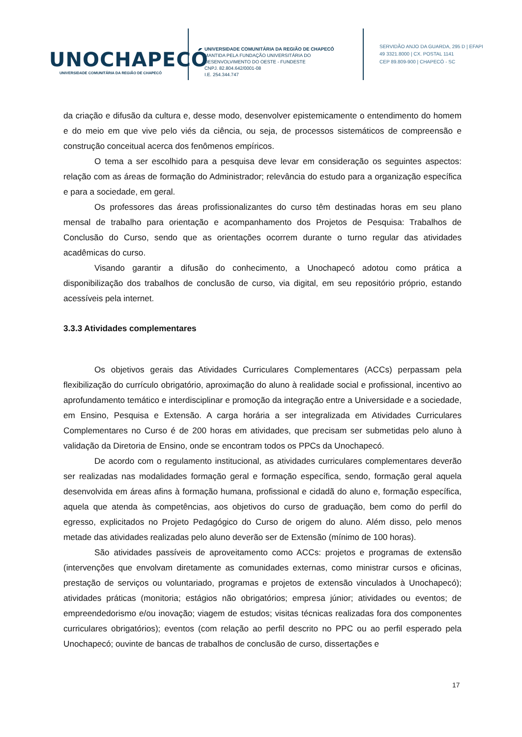UNOCHAPECÓ
UNIVERSIDADE COMUNITÁRIA DA REGIÃO DE CHAPECÓ
UNIVERSIDADE COMUNITÁRIA DA REGIÃO DE CHAPECÓ
MANTIDA PELA FUNDAÇÃO UNIVERSITÁRIA DO
DESENVOLVIMENTO DO OESTE - FUNDESTE
CNPJ. 82.804.642/0001-08
I.E. 254.344.747
SERVIDÃO ANJO DA GUARDA, 295 D | EFAPI
49 3321.8000 | CX. POSTAL 1141
CEP 89.809-900 | CHAPECÓ - SC
da criação e difusão da cultura e, desse modo, desenvolver epistemicamente o entendimento do homem e do meio em que vive pelo viés da ciência, ou seja, de processos sistemáticos de compreensão e construção conceitual acerca dos fenômenos empíricos.
O tema a ser escolhido para a pesquisa deve levar em consideração os seguintes aspectos: relação com as áreas de formação do Administrador; relevância do estudo para a organização específica e para a sociedade, em geral.
Os professores das áreas profissionalizantes do curso têm destinadas horas em seu plano mensal de trabalho para orientação e acompanhamento dos Projetos de Pesquisa: Trabalhos de Conclusão do Curso, sendo que as orientações ocorrem durante o turno regular das atividades acadêmicas do curso.
Visando garantir a difusão do conhecimento, a Unochapecó adotou como prática a disponibilização dos trabalhos de conclusão de curso, via digital, em seu repositório próprio, estando acessíveis pela internet.
3.3.3 Atividades complementares
Os objetivos gerais das Atividades Curriculares Complementares (ACCs) perpassam pela flexibilização do currículo obrigatório, aproximação do aluno à realidade social e profissional, incentivo ao aprofundamento temático e interdisciplinar e promoção da integração entre a Universidade e a sociedade, em Ensino, Pesquisa e Extensão. A carga horária a ser integralizada em Atividades Curriculares Complementares no Curso é de 200 horas em atividades, que precisam ser submetidas pelo aluno à validação da Diretoria de Ensino, onde se encontram todos os PPCs da Unochapecó.
De acordo com o regulamento institucional, as atividades curriculares complementares deverão ser realizadas nas modalidades formação geral e formação específica, sendo, formação geral aquela desenvolvida em áreas afins à formação humana, profissional e cidadã do aluno e, formação específica, aquela que atenda às competências, aos objetivos do curso de graduação, bem como do perfil do egresso, explicitados no Projeto Pedagógico do Curso de origem do aluno. Além disso, pelo menos metade das atividades realizadas pelo aluno deverão ser de Extensão (mínimo de 100 horas).
São atividades passíveis de aproveitamento como ACCs: projetos e programas de extensão (intervenções que envolvam diretamente as comunidades externas, como ministrar cursos e oficinas, prestação de serviços ou voluntariado, programas e projetos de extensão vinculados à Unochapecó); atividades práticas (monitoria; estágios não obrigatórios; empresa júnior; atividades ou eventos; de empreendedorismo e/ou inovação; viagem de estudos; visitas técnicas realizadas fora dos componentes curriculares obrigatórios); eventos (com relação ao perfil descrito no PPC ou ao perfil esperado pela Unochapecó; ouvinte de bancas de trabalhos de conclusão de curso, dissertações e
17